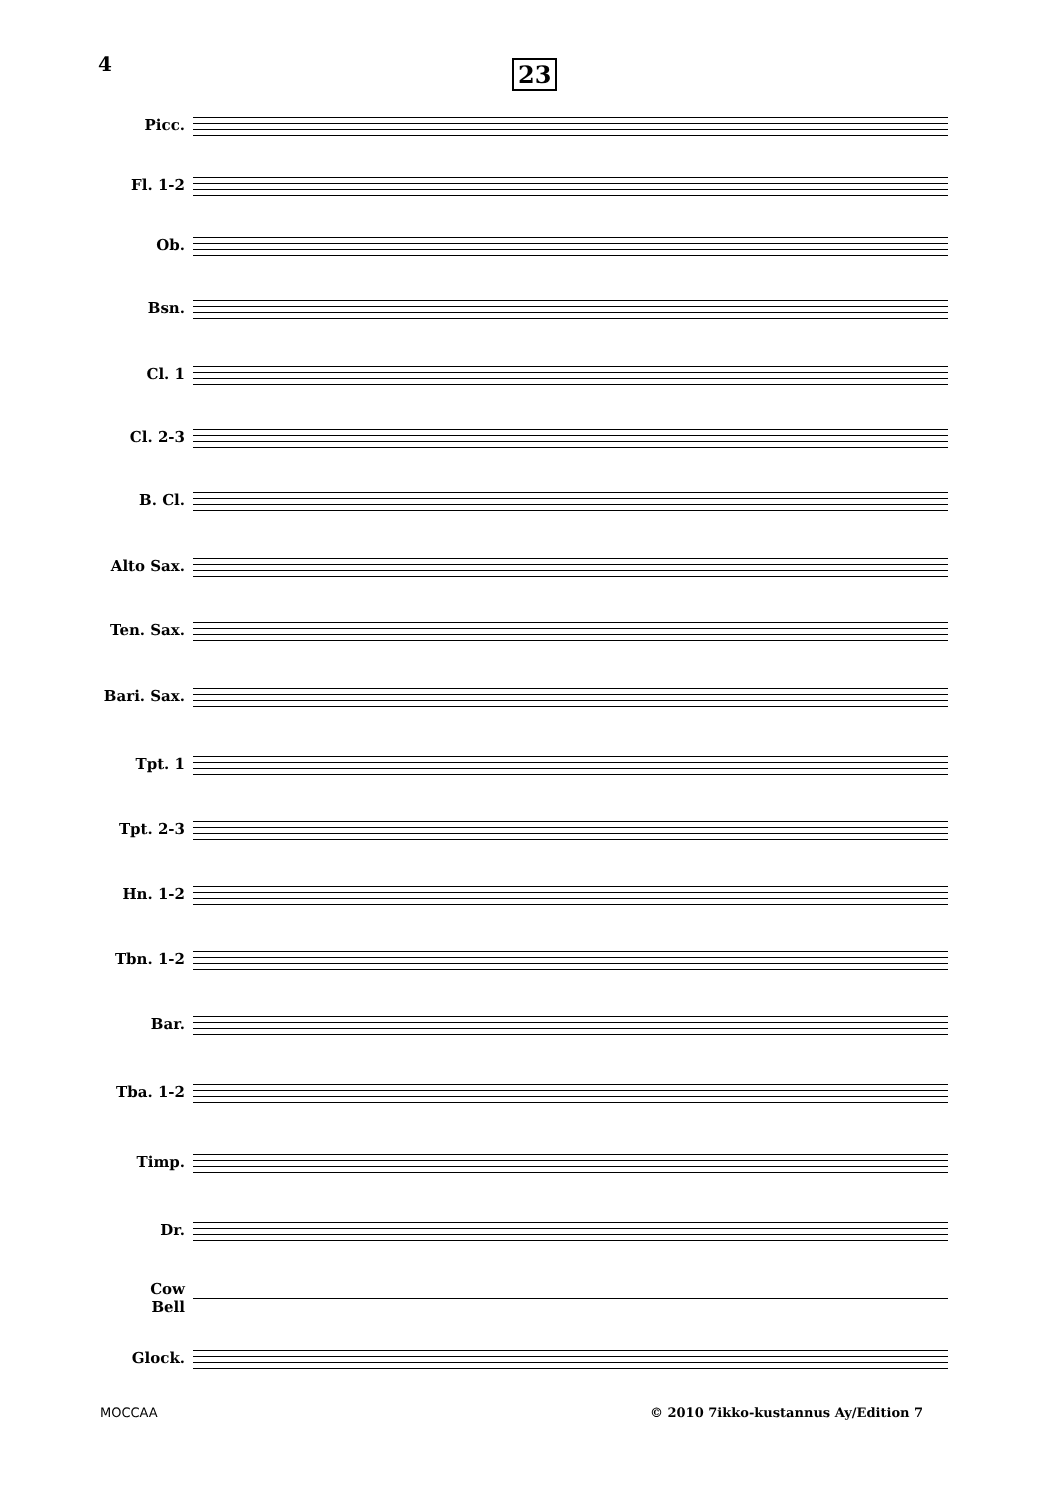4 23
Picc.
Fl. 1-2
Ob.
Bsn.
Cl. 1
Cl. 2-3
B. Cl.
Alto Sax.
Ten. Sax.
Bari. Sax.
Tpt. 1
Tpt. 2-3
Hn. 1-2
Tbn. 1-2
Bar.
Tba. 1-2
Timp.
Dr.
Cow
Bell
Glock.
MOCCAA
© 2010 7ikko-kustannus Ay/Edition 7